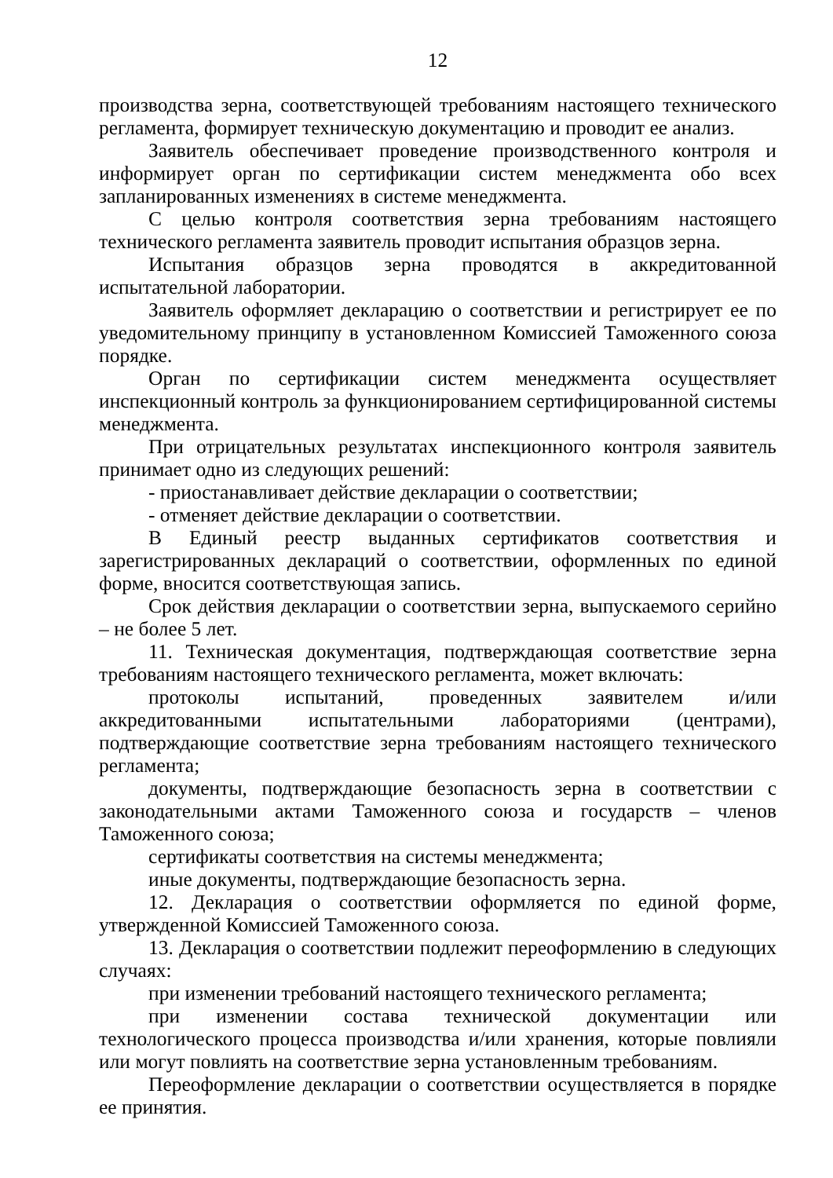12
производства зерна, соответствующей требованиям настоящего технического регламента, формирует техническую документацию и проводит ее анализ.
Заявитель обеспечивает проведение производственного контроля и информирует орган по сертификации систем менеджмента обо всех запланированных изменениях в системе менеджмента.
С целью контроля соответствия зерна требованиям настоящего технического регламента заявитель проводит испытания образцов зерна.
Испытания образцов зерна проводятся в аккредитованной испытательной лаборатории.
Заявитель оформляет декларацию о соответствии и регистрирует ее по уведомительному принципу в установленном Комиссией Таможенного союза порядке.
Орган по сертификации систем менеджмента осуществляет инспекционный контроль за функционированием сертифицированной системы менеджмента.
При отрицательных результатах инспекционного контроля заявитель принимает одно из следующих решений:
- приостанавливает действие декларации о соответствии;
- отменяет действие декларации о соответствии.
В Единый реестр выданных сертификатов соответствия и зарегистрированных деклараций о соответствии, оформленных по единой форме, вносится соответствующая запись.
Срок действия декларации о соответствии зерна, выпускаемого серийно – не более 5 лет.
11. Техническая документация, подтверждающая соответствие зерна требованиям настоящего технического регламента, может включать:
протоколы испытаний, проведенных заявителем и/или аккредитованными испытательными лабораториями (центрами), подтверждающие соответствие зерна требованиям настоящего технического регламента;
документы, подтверждающие безопасность зерна в соответствии с законодательными актами Таможенного союза и государств – членов Таможенного союза;
сертификаты соответствия на системы менеджмента;
иные документы, подтверждающие безопасность зерна.
12. Декларация о соответствии оформляется по единой форме, утвержденной Комиссией Таможенного союза.
13. Декларация о соответствии подлежит переоформлению в следующих случаях:
при изменении требований настоящего технического регламента;
при изменении состава технической документации или технологического процесса производства и/или хранения, которые повлияли или могут повлиять на соответствие зерна установленным требованиям.
Переоформление декларации о соответствии осуществляется в порядке ее принятия.